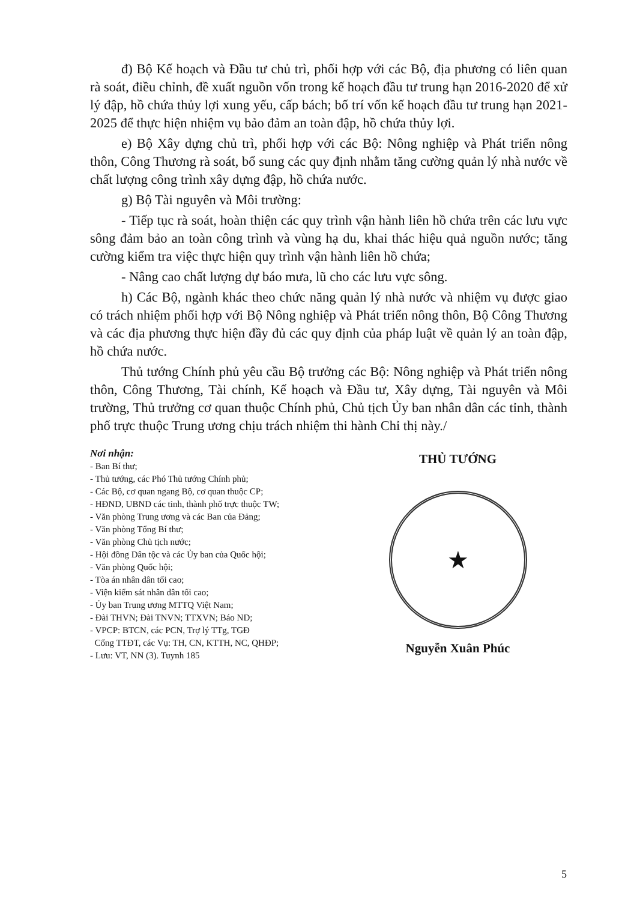đ) Bộ Kế hoạch và Đầu tư chủ trì, phối hợp với các Bộ, địa phương có liên quan rà soát, điều chỉnh, đề xuất nguồn vốn trong kế hoạch đầu tư trung hạn 2016-2020 để xử lý đập, hồ chứa thủy lợi xung yếu, cấp bách; bố trí vốn kế hoạch đầu tư trung hạn 2021-2025 để thực hiện nhiệm vụ bảo đảm an toàn đập, hồ chứa thủy lợi.
e) Bộ Xây dựng chủ trì, phối hợp với các Bộ: Nông nghiệp và Phát triển nông thôn, Công Thương rà soát, bổ sung các quy định nhằm tăng cường quản lý nhà nước về chất lượng công trình xây dựng đập, hồ chứa nước.
g) Bộ Tài nguyên và Môi trường:
- Tiếp tục rà soát, hoàn thiện các quy trình vận hành liên hồ chứa trên các lưu vực sông đảm bảo an toàn công trình và vùng hạ du, khai thác hiệu quả nguồn nước; tăng cường kiểm tra việc thực hiện quy trình vận hành liên hồ chứa;
- Nâng cao chất lượng dự báo mưa, lũ cho các lưu vực sông.
h) Các Bộ, ngành khác theo chức năng quản lý nhà nước và nhiệm vụ được giao có trách nhiệm phối hợp với Bộ Nông nghiệp và Phát triển nông thôn, Bộ Công Thương và các địa phương thực hiện đầy đủ các quy định của pháp luật về quản lý an toàn đập, hồ chứa nước.
Thủ tướng Chính phủ yêu cầu Bộ trưởng các Bộ: Nông nghiệp và Phát triển nông thôn, Công Thương, Tài chính, Kế hoạch và Đầu tư, Xây dựng, Tài nguyên và Môi trường, Thủ trưởng cơ quan thuộc Chính phủ, Chủ tịch Ủy ban nhân dân các tỉnh, thành phố trực thuộc Trung ương chịu trách nhiệm thi hành Chỉ thị này./
Nơi nhận:
- Ban Bí thư;
- Thủ tướng, các Phó Thủ tướng Chính phủ;
- Các Bộ, cơ quan ngang Bộ, cơ quan thuộc CP;
- HĐND, UBND các tỉnh, thành phố trực thuộc TW;
- Văn phòng Trung ương và các Ban của Đảng;
- Văn phòng Tổng Bí thư;
- Văn phòng Chủ tịch nước;
- Hội đồng Dân tộc và các Ủy ban của Quốc hội;
- Văn phòng Quốc hội;
- Tòa án nhân dân tối cao;
- Viện kiểm sát nhân dân tối cao;
- Ủy ban Trung ương MTTQ Việt Nam;
- Đài THVN; Đài TNVN; TTXVN; Báo ND;
- VPCP: BTCN, các PCN, Trợ lý TTg, TGĐ
Cổng TTĐT, các Vụ: TH, CN, KTTH, NC, QHĐP;
- Lưu: VT, NN (3). Tuynh 185
THỦ TƯỚNG
★
Nguyễn Xuân Phúc
5